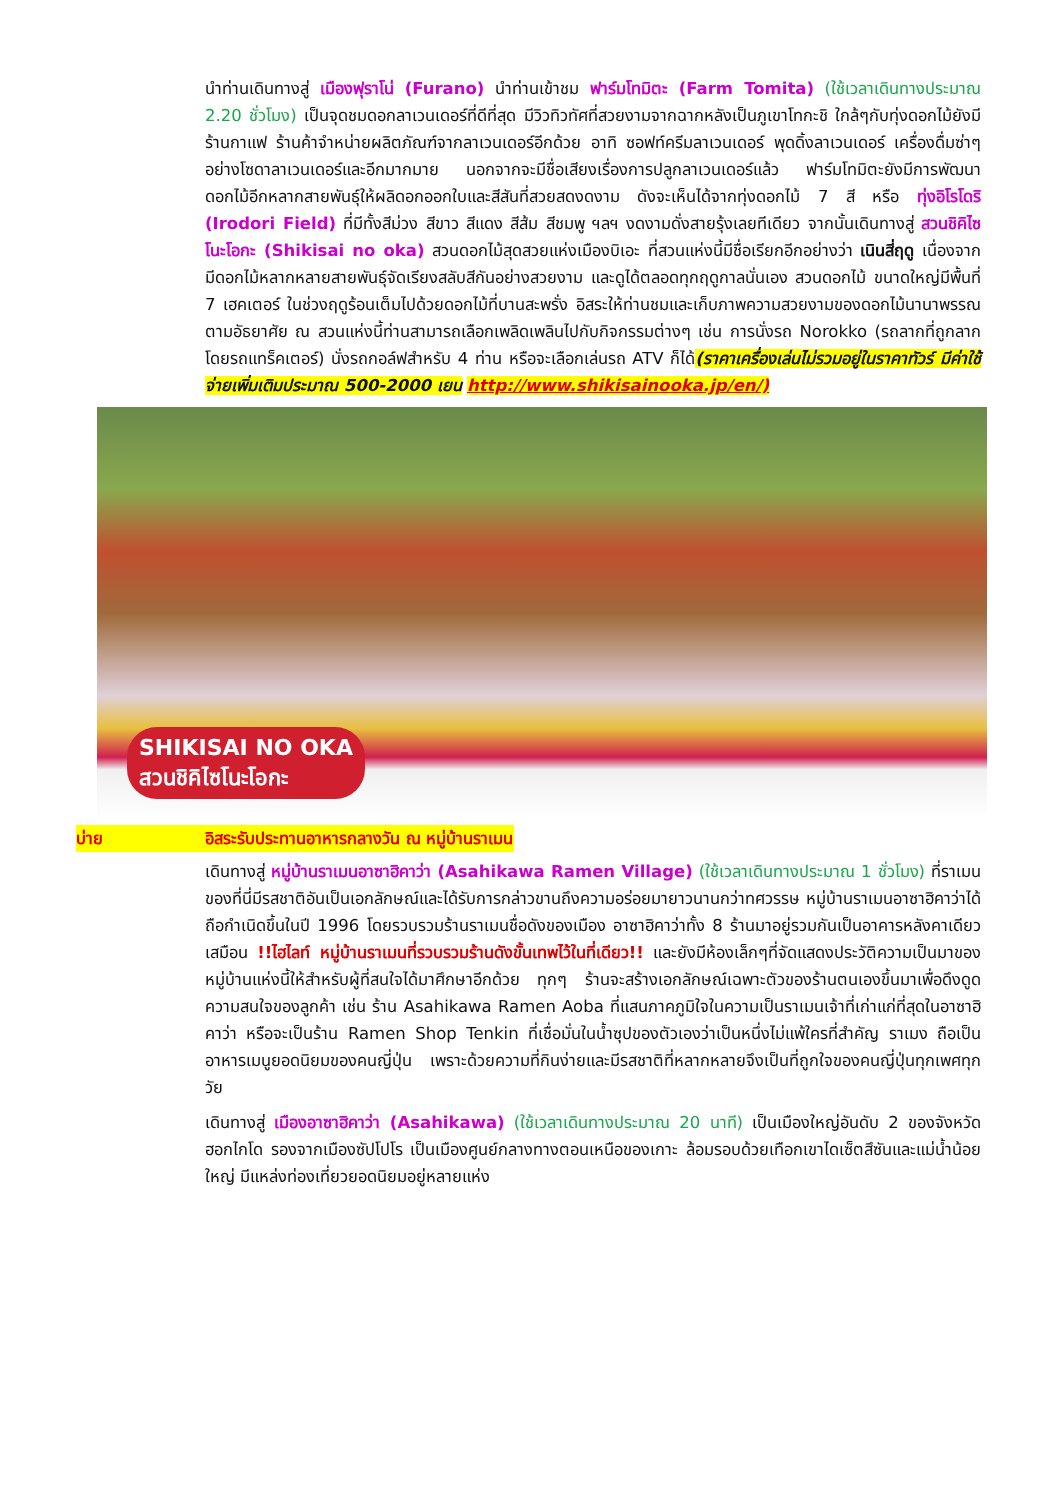นำท่านเดินทางสู่ เมืองฟุราโน่ (Furano) นำท่านเข้าชม ฟาร์มโทมิตะ (Farm Tomita) (ใช้เวลาเดินทางประมาณ 2.20 ชั่วโมง) เป็นจุดชมดอกลาเวนเดอร์ที่ดีที่สุด มีวิวทิวทัศที่สวยงามจากฉากหลังเป็นภูเขาโทกะชิ ใกล้ๆกับทุ่งดอกไม้ยังมีร้านกาแฟ ร้านค้าจำหน่ายผลิตภัณฑ์จากลาเวนเดอร์อีกด้วย อาทิ ซอฟท์ครีมลาเวนเดอร์ พุดดิ้งลาเวนเดอร์ เครื่องดื่มซ่าๆ อย่างโซดาลาเวนเดอร์และอีกมากมาย นอกจากจะมีชื่อเสียงเรื่องการปลูกลาเวนเดอร์แล้ว ฟาร์มโทมิตะยังมีการพัฒนาดอกไม้อีกหลากสายพันธุ์ให้ผลิดอกออกใบและสีสันที่สวยสดงดงาม ดังจะเห็นได้จากทุ่งดอกไม้ 7 สี หรือ ทุ่งอิโรโดริ (Irodori Field) ที่มีทั้งสีม่วง สีขาว สีแดง สีส้ม สีชมพู ฯลฯ งดงามดั่งสายรุ้งเลยทีเดียว จากนั้นเดินทางสู่ สวนชิคิไซโนะโอกะ (Shikisai no oka) สวนดอกไม้สุดสวยแห่งเมืองบิเอะ ที่สวนแห่งนี้มีชื่อเรียกอีกอย่างว่า เนินสี่ฤดู เนื่องจากมีดอกไม้หลากหลายสายพันธุ์จัดเรียงสลับสีกันอย่างสวยงาม และดูได้ตลอดทุกฤดูกาลนั่นเอง สวนดอกไม้ ขนาดใหญ่มีพื้นที่ 7 เฮคเตอร์ ในช่วงฤดูร้อนเต็มไปด้วยดอกไม้ที่บานสะพรั่ง อิสระให้ท่านชมและเก็บภาพความสวยงามของดอกไม้นานาพรรณตามอัธยาศัย ณ สวนแห่งนี้ท่านสามารถเลือกเพลิดเพลินไปกับกิจกรรมต่างๆ เช่น การนั่งรถ Norokko (รถลากที่ถูกลากโดยรถแทร็คเตอร์) นั่งรถกอล์ฟสำหรับ 4 ท่าน หรือจะเลือกเล่นรถ ATV ก็ได้(ราคาเครื่องเล่นไม่รวมอยู่ในราคาทัวร์ มีค่าใช้จ่ายเพิ่มเติมประมาณ 500-2000 เยน http://www.shikisainooka.jp/en/)
SHIKISAI NO OKA
สวนชิคิไซโนะโอกะ
บ่าย อิสระรับประทานอาหารกลางวัน ณ หมู่บ้านราเมน
เดินทางสู่ หมู่บ้านราเมนอาซาฮิคาว่า (Asahikawa Ramen Village) (ใช้เวลาเดินทางประมาณ 1 ชั่วโมง) ที่ราเมนของที่นี่มีรสชาติอันเป็นเอกลักษณ์และได้รับการกล่าวขานถึงความอร่อยมายาวนานกว่าทศวรรษ หมู่บ้านราเมนอาซาฮิคาว่าได้ถือกำเนิดขึ้นในปี 1996 โดยรวบรวมร้านราเมนชื่อดังของเมือง อาซาฮิคาว่าทั้ง 8 ร้านมาอยู่รวมกันเป็นอาคารหลังคาเดียว เสมือน !!ไฮไลท์ หมู่บ้านราเมนที่รวบรวมร้านดังขั้นเทพไว้ในที่เดียว!! และยังมีห้องเล็กๆที่จัดแสดงประวัติความเป็นมาของหมู่บ้านแห่งนี้ให้สำหรับผู้ที่สนใจได้มาศึกษาอีกด้วย ทุกๆ ร้านจะสร้างเอกลักษณ์เฉพาะตัวของร้านตนเองขึ้นมาเพื่อดึงดูดความสนใจของลูกค้า เช่น ร้าน Asahikawa Ramen Aoba ที่แสนภาคภูมิใจในความเป็นราเมนเจ้าที่เก่าแก่ที่สุดในอาซาฮิคาว่า หรือจะเป็นร้าน Ramen Shop Tenkin ที่เชื่อมั่นในน้ำซุปของตัวเองว่าเป็นหนึ่งไม่แพ้ใครที่สำคัญ ราเมง ถือเป็นอาหารเมนูยอดนิยมของคนญี่ปุ่น เพราะด้วยความที่กินง่ายและมีรสชาติที่หลากหลายจึงเป็นที่ถูกใจของคนญี่ปุ่นทุกเพศทุกวัย
เดินทางสู่ เมืองอาซาฮิคาว่า (Asahikawa) (ใช้เวลาเดินทางประมาณ 20 นาที) เป็นเมืองใหญ่อันดับ 2 ของจังหวัดฮอกไกโด รองจากเมืองซัปโปโร เป็นเมืองศูนย์กลางทางตอนเหนือของเกาะ ล้อมรอบด้วยเทือกเขาไดเซ็ตสึซันและแม่น้ำน้อยใหญ่ มีแหล่งท่องเที่ยวยอดนิยมอยู่หลายแห่ง